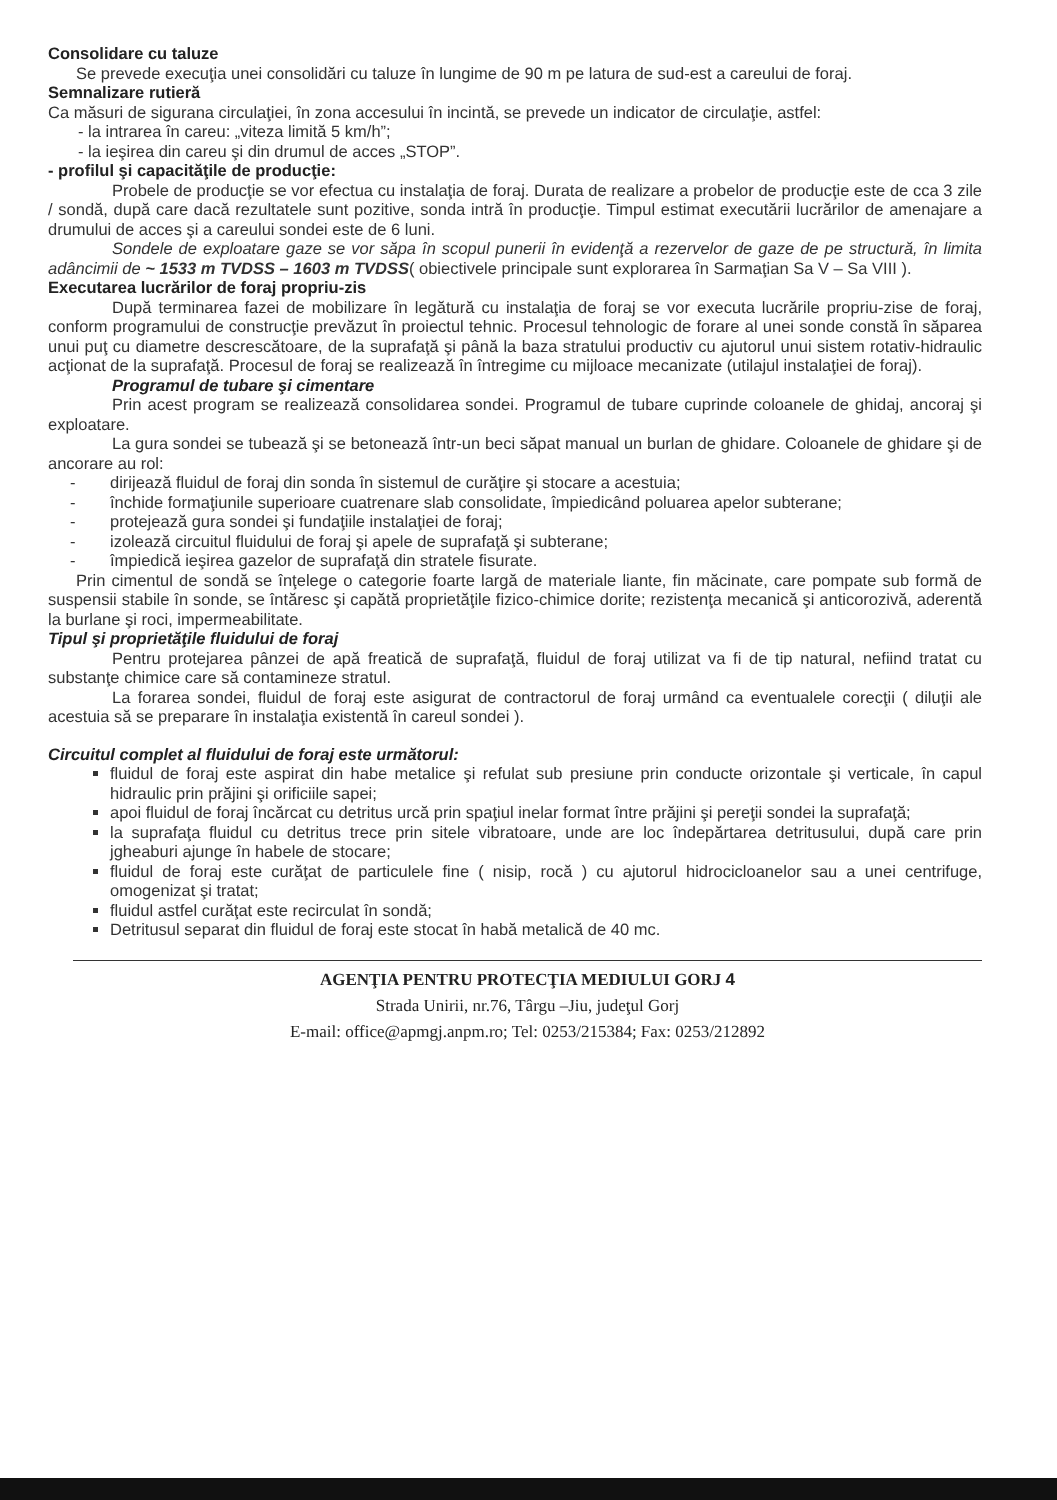Consolidare cu taluze
Se prevede execuţia unei consolidări cu taluze în lungime de 90 m pe latura de sud-est a careului de foraj.
Semnalizare rutieră
Ca măsuri de sigurana circulaţiei, în zona accesului în incintă, se prevede un indicator de circulaţie, astfel:
- la intrarea în careu: „viteza limită 5 km/h”;
- la ieşirea din careu şi din drumul de acces „STOP”.
- profilul şi capacităţile de producţie:
Probele de producţie se vor efectua cu instalaţia de foraj. Durata de realizare a probelor de producţie este de cca 3 zile / sondă, după care dacă rezultatele sunt pozitive, sonda intră în producţie. Timpul estimat executării lucrărilor de amenajare a drumului de acces şi a careului sondei este de 6 luni.
Sondele de exploatare gaze se vor săpa în scopul punerii în evidenţă a rezervelor de gaze de pe structură, în limita adâncimii de ~ 1533 m TVDSS – 1603 m TVDSS( obiectivele principale sunt explorarea în Sarmaţian Sa V – Sa VIII ).
Executarea lucrărilor de foraj propriu-zis
După terminarea fazei de mobilizare în legătură cu instalaţia de foraj se vor executa lucrările propriu-zise de foraj, conform programului de construcţie prevăzut în proiectul tehnic. Procesul tehnologic de forare al unei sonde constă în săparea unui puţ cu diametre descrescătoare, de la suprafaţă şi până la baza stratului productiv cu ajutorul unui sistem rotativ-hidraulic acţionat de la suprafaţă. Procesul de foraj se realizează în întregime cu mijloace mecanizate (utilajul instalaţiei de foraj).
Programul de tubare şi cimentare
Prin acest program se realizează consolidarea sondei. Programul de tubare cuprinde coloanele de ghidaj, ancoraj şi exploatare.
La gura sondei se tubează şi se betonează într-un beci săpat manual un burlan de ghidare. Coloanele de ghidare şi de ancorare au rol:
dirijează fluidul de foraj din sonda în sistemul de curăţire şi stocare a acestuia;
închide formaţiunile superioare cuatrenare slab consolidate, împiedicând poluarea apelor subterane;
protejează gura sondei şi fundaţiile instalaţiei de foraj;
izolează circuitul fluidului de foraj şi apele de suprafaţă şi subterane;
împiedică ieşirea gazelor de suprafaţă din stratele fisurate.
Prin cimentul de sondă se înţelege o categorie foarte largă de materiale liante, fin măcinate, care pompate sub formă de suspensii stabile în sonde, se întăresc şi capătă proprietăţile fizico-chimice dorite; rezistenţa mecanică şi anticorozivă, aderentă la burlane şi roci, impermeabilitate.
Tipul şi proprietăţile fluidului de foraj
Pentru protejarea pânzei de apă freatică de suprafaţă, fluidul de foraj utilizat va fi de tip natural, nefiind tratat cu substanţe chimice care să contamineze stratul.
La forarea sondei, fluidul de foraj este asigurat de contractorul de foraj urmând ca eventualele corecţii ( diluţii ale acestuia să se preparare în instalaţia existentă în careul sondei ).
Circuitul complet al fluidului de foraj este următorul:
fluidul de foraj este aspirat din habe metalice şi refulat sub presiune prin conducte orizontale şi verticale, în capul hidraulic prin prăjini şi orificiile sapei;
apoi fluidul de foraj încărcat cu detritus urcă prin spaţiul inelar format între prăjini şi pereţii sondei la suprafaţă;
la suprafaţa fluidul cu detritus trece prin sitele vibratoare, unde are loc îndepărtarea detritusului, după care prin jgheaburi ajunge în habele de stocare;
fluidul de foraj este curăţat de particulele fine ( nisip, rocă ) cu ajutorul hidrocicloanelor sau a unei centrifuge, omogenizat şi tratat;
fluidul astfel curăţat este recirculat în sondă;
Detritusul separat din fluidul de foraj este stocat în habă metalică de 40 mc.
AGENŢIA PENTRU PROTECŢIA MEDIULUI GORJ 4
Strada Unirii, nr.76, Târgu –Jiu, judeţul Gorj
E-mail: office@apmgj.anpm.ro; Tel: 0253/215384; Fax: 0253/212892